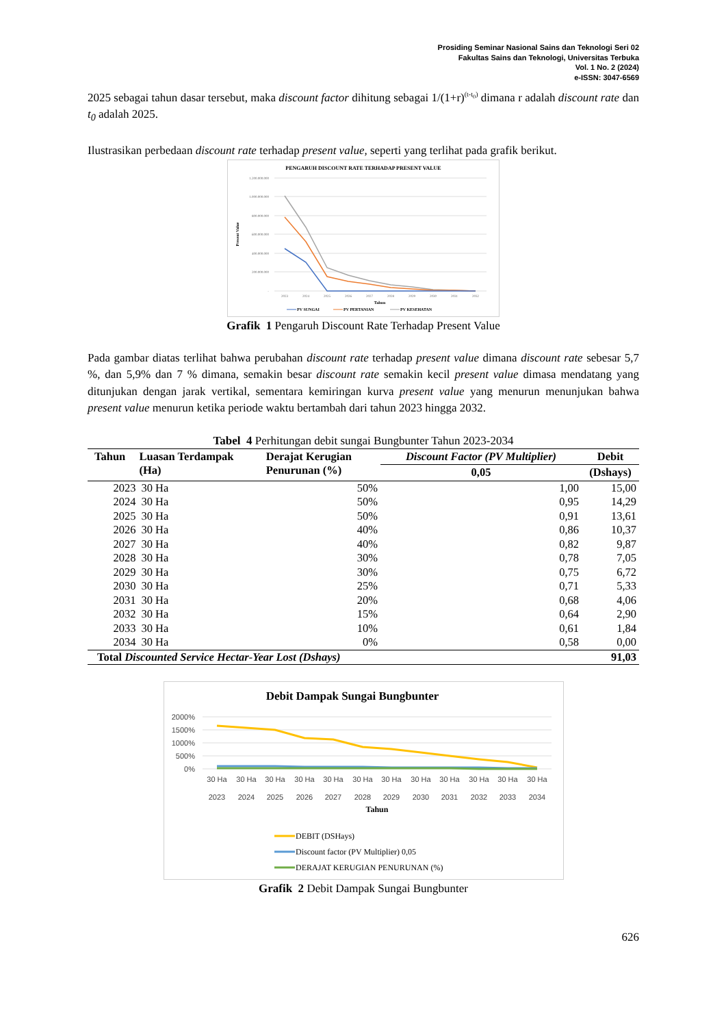Prosiding Seminar Nasional Sains dan Teknologi Seri 02
Fakultas Sains dan Teknologi, Universitas Terbuka
Vol. 1 No. 2 (2024)
e-ISSN: 3047-6569
2025 sebagai tahun dasar tersebut, maka discount factor dihitung sebagai 1/(1+r)<sup>(t-t<sub>0</sub>)</sup> dimana r adalah discount rate dan t<sub>0</sub> adalah 2025.
Ilustrasikan perbedaan discount rate terhadap present value, seperti yang terlihat pada grafik berikut.
PENGARUH DISCOUNT RATE TERHADAP PRESENT VALUE
1.200.000.000
1.000.000.000
800.000.000
600.000.000
400.000.000
200.000.000
-
Present Value
2023
2024
2025
2026
2027
2028
2029
2030
2031
2032
Tahun
PV SUNGAI
PV PERTANIAN
PV KESEHATAN
Grafik 1 Pengaruh Discount Rate Terhadap Present Value
Pada gambar diatas terlihat bahwa perubahan discount rate terhadap present value dimana discount rate sebesar 5,7 %, dan 5,9% dan 7 % dimana, semakin besar discount rate semakin kecil present value dimasa mendatang yang ditunjukan dengan jarak vertikal, sementara kemiringan kurva present value yang menurun menunjukan bahwa present value menurun ketika periode waktu bertambah dari tahun 2023 hingga 2032.
Tabel 4 Perhitungan debit sungai Bungbunter Tahun 2023-2034
| Tahun | Luasan Terdampak (Ha) | Derajat Kerugian Penurunan (%) | Discount Factor (PV Multiplier) | Debit |
| --- | --- | --- | --- | --- |
| | | | 0,05 | (Dshays) |
| 2023 | 30 Ha | 50% | 1,00 | 15,00 |
| 2024 | 30 Ha | 50% | 0,95 | 14,29 |
| 2025 | 30 Ha | 50% | 0,91 | 13,61 |
| 2026 | 30 Ha | 40% | 0,86 | 10,37 |
| 2027 | 30 Ha | 40% | 0,82 | 9,87 |
| 2028 | 30 Ha | 30% | 0,78 | 7,05 |
| 2029 | 30 Ha | 30% | 0,75 | 6,72 |
| 2030 | 30 Ha | 25% | 0,71 | 5,33 |
| 2031 | 30 Ha | 20% | 0,68 | 4,06 |
| 2032 | 30 Ha | 15% | 0,64 | 2,90 |
| 2033 | 30 Ha | 10% | 0,61 | 1,84 |
| 2034 | 30 Ha | 0% | 0,58 | 0,00 |
| Total Discounted Service Hectar-Year Lost (Dshays) | | | | 91,03 |
Debit Dampak Sungai Bungbunter
2000%
1500%
1000%
500%
0%
30 Ha
30 Ha
30 Ha
30 Ha
30 Ha
30 Ha
30 Ha
30 Ha
30 Ha
30 Ha
30 Ha
30 Ha
2023
2024
2025
2026
2027
2028
2029
2030
2031
2032
2033
2034
Tahun
DEBIT (DSHays)
Discount factor (PV Multiplier) 0,05
DERAJAT KERUGIAN PENURUNAN (%)
Grafik 2 Debit Dampak Sungai Bungbunter
626